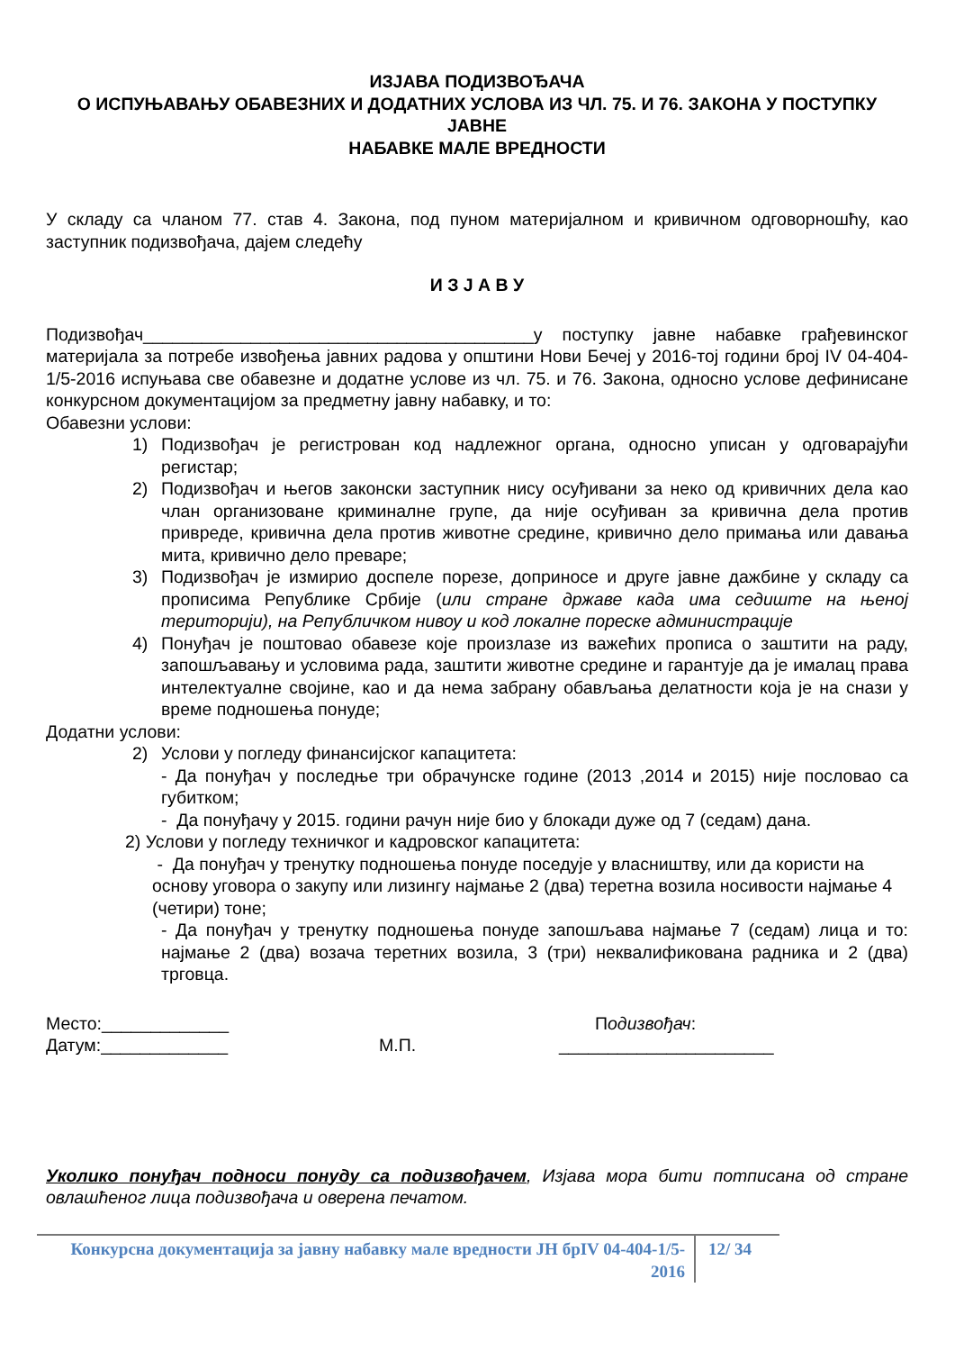ИЗЈАВА ПОДИЗВОЂАЧА
О ИСПУЊАВАЊУ ОБАВЕЗНИХ И ДОДАТНИХ УСЛОВА ИЗ ЧЛ. 75. И 76. ЗАКОНА У ПОСТУПКУ ЈАВНЕ
НАБАВКЕ МАЛЕ ВРЕДНОСТИ
У складу са чланом 77. став 4. Закона, под пуном материјалном и кривичном одговорношћу, као заступник подизвођача, дајем следећу
И З Ј А В У
Подизвођач________________________________________у поступку јавне набавке грађевинског материјала за потребе извођења јавних радова у општини Нови Бечеј у 2016-тој години број IV 04-404-1/5-2016 испуњава све обавезне и додатне услове из чл. 75. и 76. Закона, односно услове дефинисане конкурсном документацијом за предметну јавну набавку, и то:
Обавезни услови:
1) Подизвођач је регистрован код надлежног органа, односно уписан у одговарајући регистар;
2) Подизвођач и његов законски заступник нису осуђивани за неко од кривичних дела као члан организоване криминалне групе, да није осуђиван за кривична дела против привреде, кривична дела против животне средине, кривично дело примања или давања мита, кривично дело преваре;
3) Подизвођач је измирио доспеле порезе, доприносе и друге јавне дажбине у складу са прописима Републике Србије (или стране државе када има седиште на њеној територији), на Републичком нивоу и код локалне пореске администрације
4) Понуђач је поштовао обавезе које произлазе из важећих прописа о заштити на раду, запошљавању и условима рада, заштити животне средине и гарантује да је ималац права интелектуалне својине, као и да нема забрану обављања делатности која је на снази у време подношења понуде;
Додатни услови:
2) Услови у погледу финансијског капацитета:
- Да понуђач у последње три обрачунске године (2013 ,2014 и 2015) није пословао са губитком;
- Да понуђачу у 2015. години рачун није био у блокади дуже од 7 (седам) дана.
2) Услови у погледу техничког и кадровског капацитета:
- Да понуђач у тренутку подношења понуде поседује у власништву, или да користи на основу уговора о закупу или лизингу најмање 2 (два) теретна возила носивости најмање 4 (четири) тоне;
- Да понуђач у тренутку подношења понуде запошљава најмање 7 (седам) лица и то: најмање 2 (два) возача теретних возила, 3 (три) неквалификована радника и 2 (два) трговца.
Место:_____________
Датум:_____________
М.П. Подизвођач:
______________________
Уколико понуђач подноси понуду са подизвођачем, Изјава мора бити потписана од стране овлашћеног лица подизвођача и оверена печатом.
Конкурсна документација за јавну набавку мале вредности ЈН брIV 04-404-1/5-2016
12/ 34